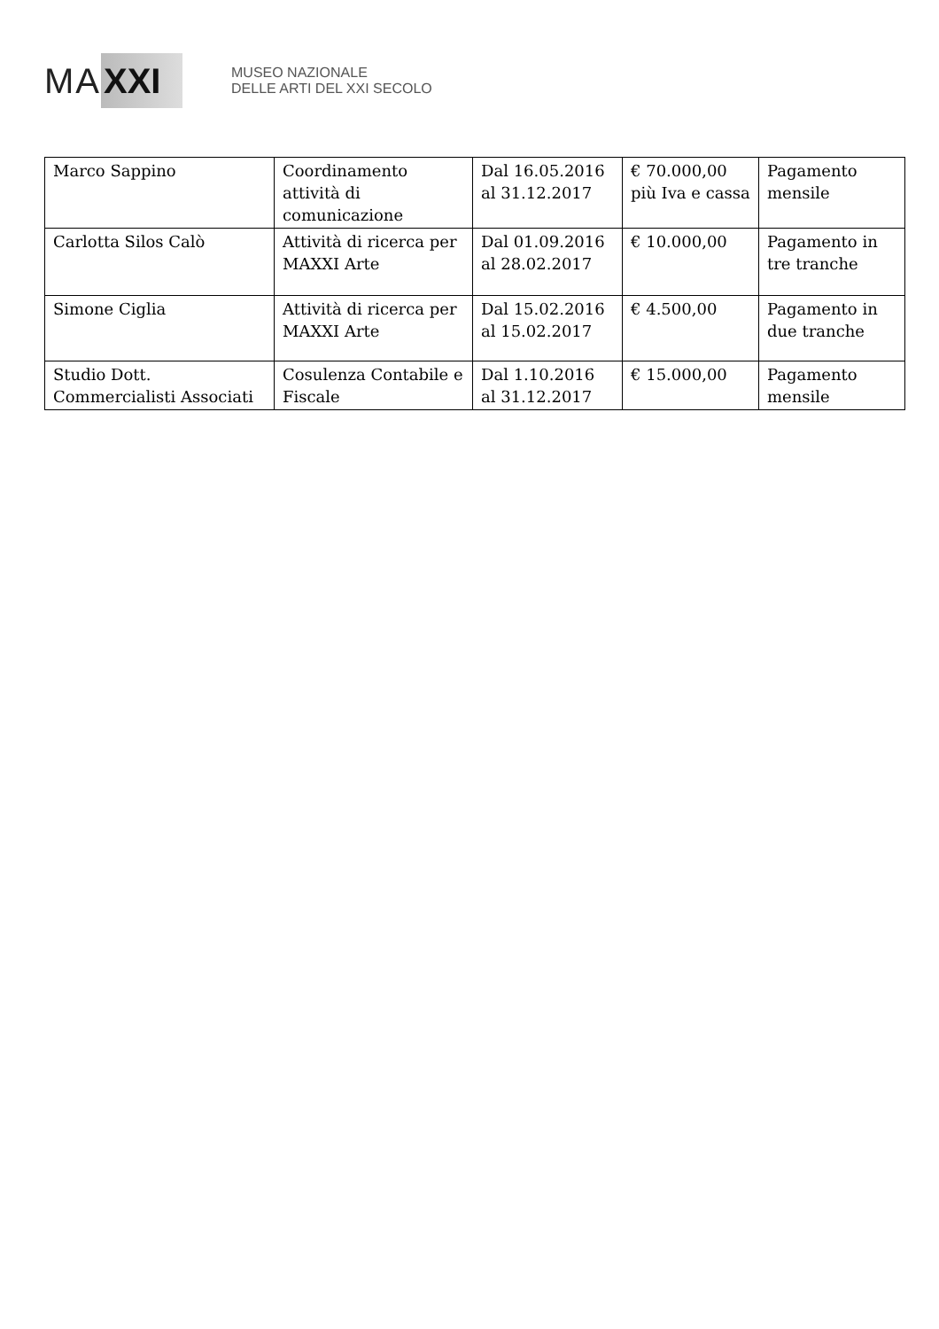MA XXI
MUSEO NAZIONALE
DELLE ARTI DEL XXI SECOLO
| Marco Sappino | Coordinamento attività di comunicazione | Dal 16.05.2016 al 31.12.2017 | € 70.000,00 più Iva e cassa | Pagamento mensile |
| Carlotta Silos Calò | Attività di ricerca per MAXXI Arte | Dal 01.09.2016 al 28.02.2017 | € 10.000,00 | Pagamento in tre tranche |
| Simone Ciglia | Attività di ricerca per MAXXI Arte | Dal 15.02.2016 al 15.02.2017 | € 4.500,00 | Pagamento in due tranche |
| Studio Dott. Commercialisti Associati | Cosulenza Contabile e Fiscale | Dal 1.10.2016 al 31.12.2017 | € 15.000,00 | Pagamento mensile |